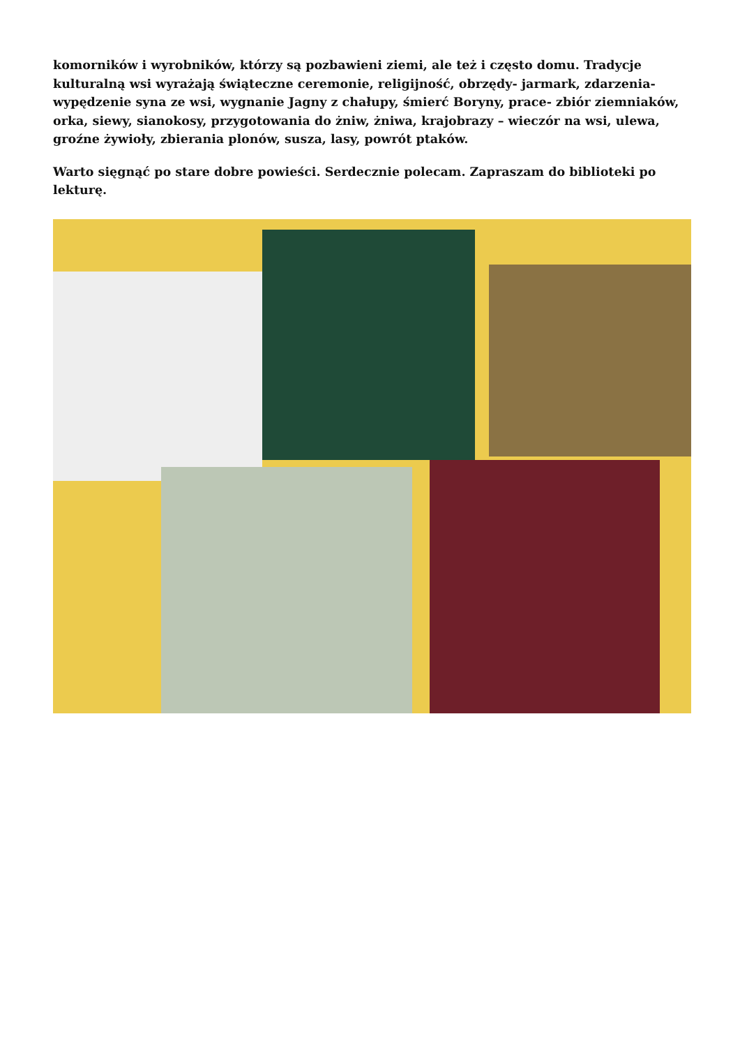komorników i wyrobników, którzy są pozbawieni ziemi, ale też i często domu. Tradycje kulturalną wsi wyrażają świąteczne ceremonie, religijność, obrzędy- jarmark, zdarzenia- wypędzenie syna ze wsi, wygnanie Jagny z chałupy, śmierć Boryny, prace- zbiór ziemniaków, orka, siewy, sianokosy, przygotowania do żniw, żniwa, krajobrazy – wieczór na wsi, ulewa, groźne żywioły, zbierania plonów, susza, lasy, powrót ptaków.
Warto sięgnąć po stare dobre powieści. Serdecznie polecam. Zapraszam do biblioteki po lekturę.